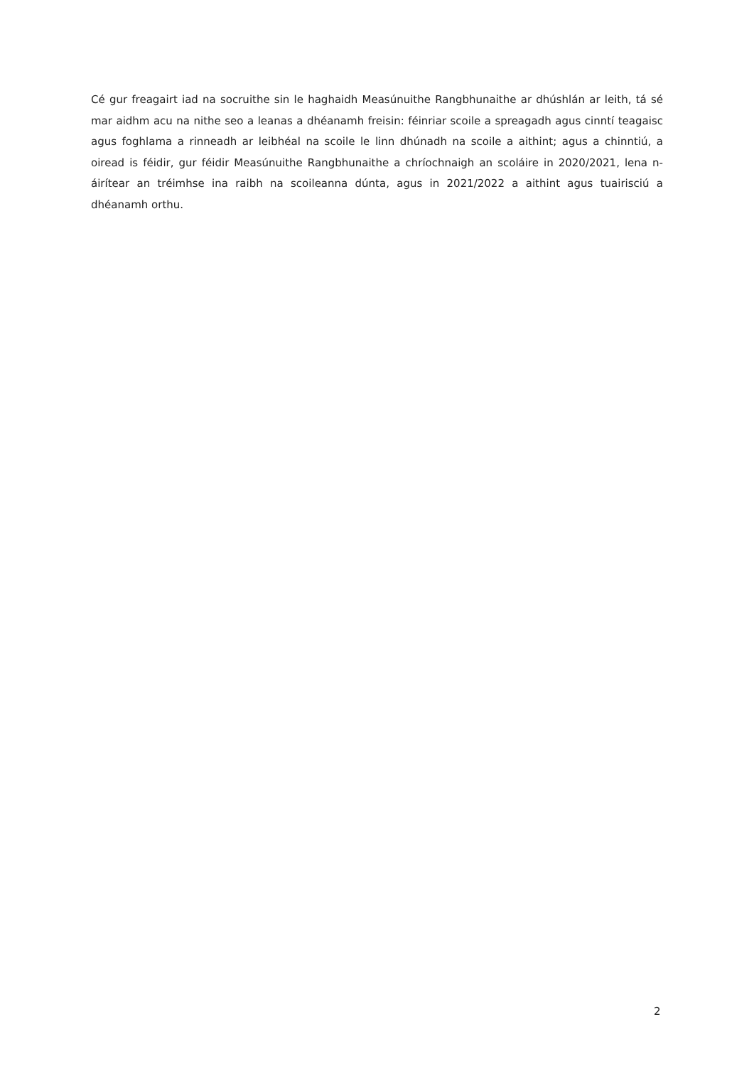Cé gur freagairt iad na socruithe sin le haghaidh Measúnuithe Rangbhunaithe ar dhúshlán ar leith, tá sé mar aidhm acu na nithe seo a leanas a dhéanamh freisin: féinriar scoile a spreagadh agus cinntí teagaisc agus foghlama a rinneadh ar leibhéal na scoile le linn dhúnadh na scoile a aithint; agus a chinntiú, a oiread is féidir, gur féidir Measúnuithe Rangbhunaithe a chríochnaigh an scoláire in 2020/2021, lena n-áirítear an tréimhse ina raibh na scoileanna dúnta, agus in 2021/2022 a aithint agus tuairisciú a dhéanamh orthu.
2